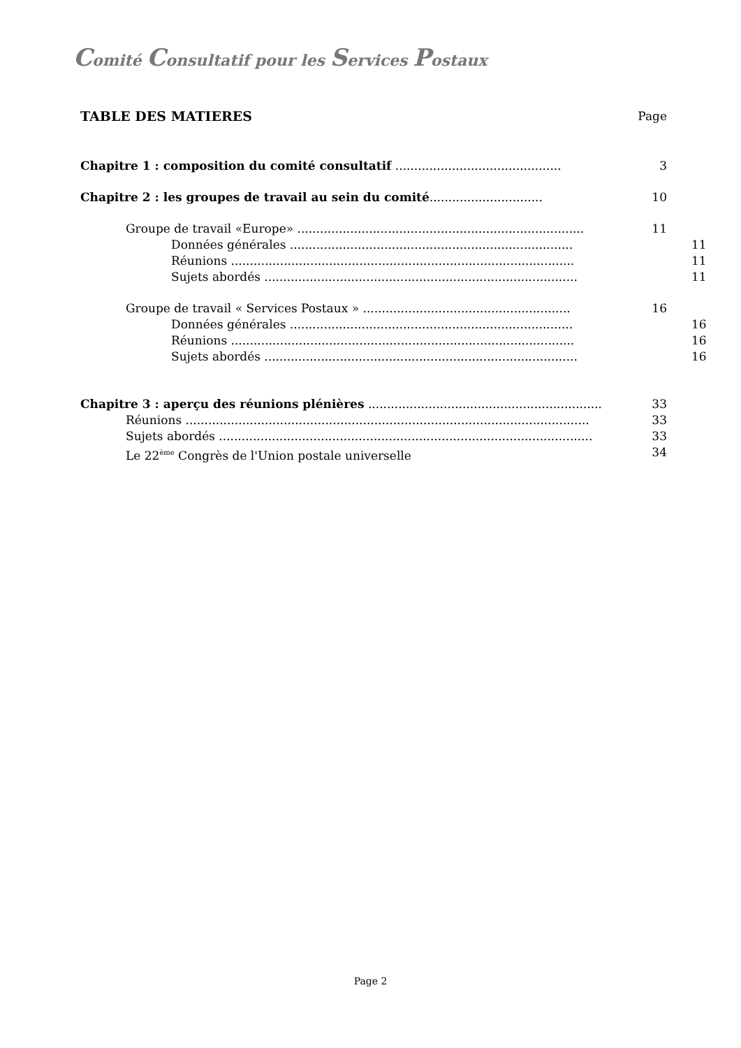Comité Consultatif pour les Services Postaux
TABLE DES MATIERES Page
Chapitre 1 : composition du comité consultatif ............................................ 3
Chapitre 2 : les groupes de travail au sein du comité.............................. 10
Groupe de travail «Europe» ............................................................................ 11
Données générales ........................................................................... 11
Réunions ........................................................................................... 11
Sujets abordés ................................................................................... 11
Groupe de travail « Services Postaux » ....................................................... 16
Données générales ........................................................................... 16
Réunions ........................................................................................... 16
Sujets abordés ................................................................................... 16
Chapitre 3 : aperçu des réunions plénières .............................................................. 33
Réunions ........................................................................................................... 33
Sujets abordés ................................................................................................... 33
Le 22<sup>ème</sup> Congrès de l'Union postale universelle 34
Page 2